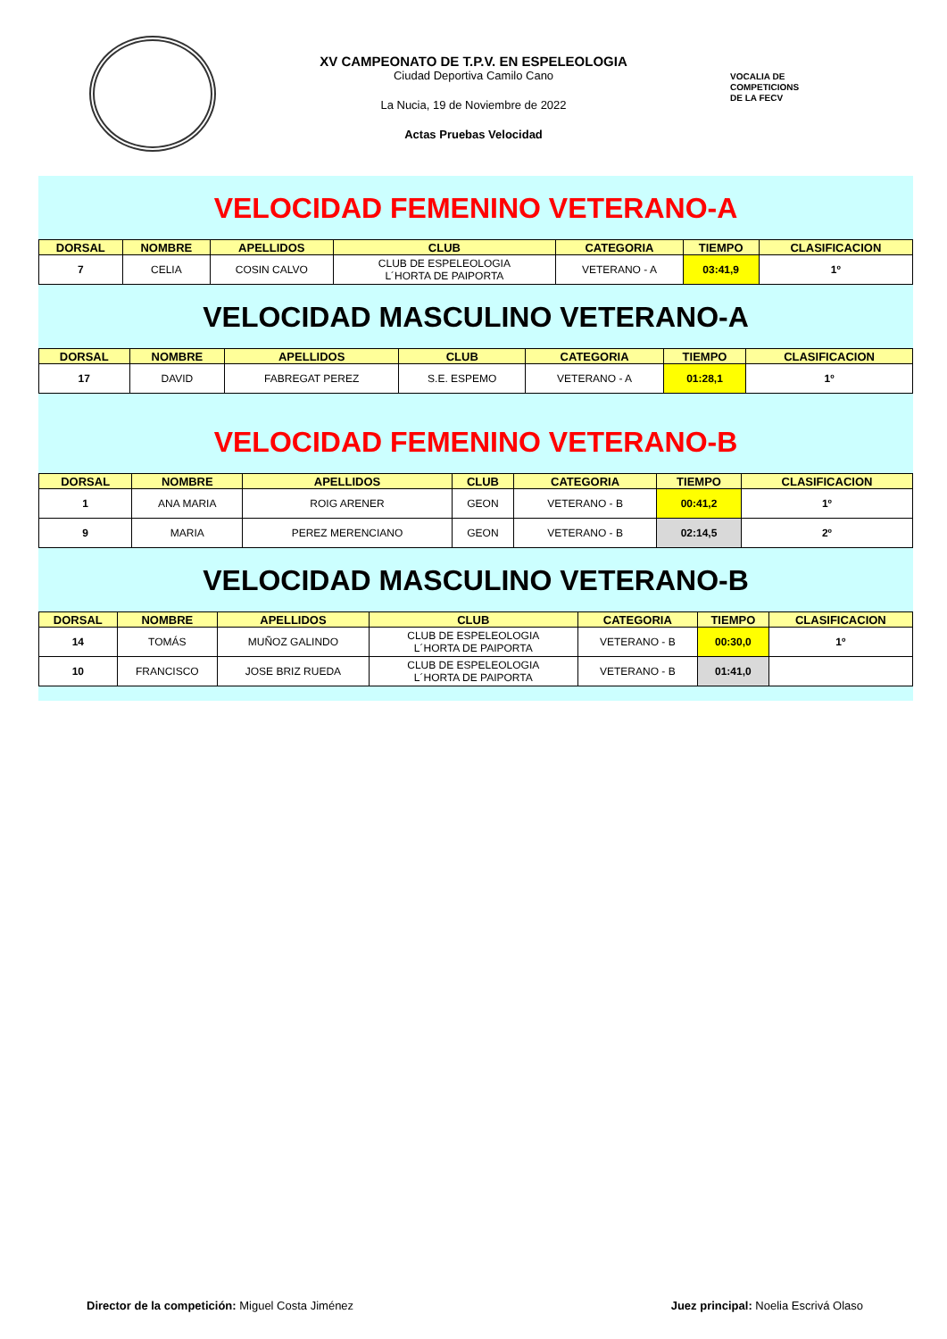XV CAMPEONATO DE T.P.V. EN ESPELEOLOGIA
Ciudad Deportiva Camilo Cano
La Nucia, 19 de Noviembre de 2022
Actas Pruebas Velocidad
VOCALIA DE
COMPETICIONS
DE LA FECV
VELOCIDAD FEMENINO VETERANO-A
| DORSAL | NOMBRE | APELLIDOS | CLUB | CATEGORIA | TIEMPO | CLASIFICACION |
| --- | --- | --- | --- | --- | --- | --- |
| 7 | CELIA | COSIN CALVO | CLUB DE ESPELEOLOGIA L´HORTA DE PAIPORTA | VETERANO - A | 03:41,9 | 1º |
VELOCIDAD MASCULINO VETERANO-A
| DORSAL | NOMBRE | APELLIDOS | CLUB | CATEGORIA | TIEMPO | CLASIFICACION |
| --- | --- | --- | --- | --- | --- | --- |
| 17 | DAVID | FABREGAT PEREZ | S.E. ESPEMO | VETERANO - A | 01:28,1 | 1º |
VELOCIDAD FEMENINO VETERANO-B
| DORSAL | NOMBRE | APELLIDOS | CLUB | CATEGORIA | TIEMPO | CLASIFICACION |
| --- | --- | --- | --- | --- | --- | --- |
| 1 | ANA MARIA | ROIG ARENER | GEON | VETERANO - B | 00:41,2 | 1º |
| 9 | MARIA | PEREZ MERENCIANO | GEON | VETERANO - B | 02:14,5 | 2º |
VELOCIDAD MASCULINO VETERANO-B
| DORSAL | NOMBRE | APELLIDOS | CLUB | CATEGORIA | TIEMPO | CLASIFICACION |
| --- | --- | --- | --- | --- | --- | --- |
| 14 | TOMÁS | MUÑOZ GALINDO | CLUB DE ESPELEOLOGIA L´HORTA DE PAIPORTA | VETERANO - B | 00:30,0 | 1º |
| 10 | FRANCISCO | JOSE BRIZ RUEDA | CLUB DE ESPELEOLOGIA L´HORTA DE PAIPORTA | VETERANO - B | 01:41,0 | |
Director de la competición: Miguel Costa Jiménez Juez principal: Noelia Escrivá Olaso